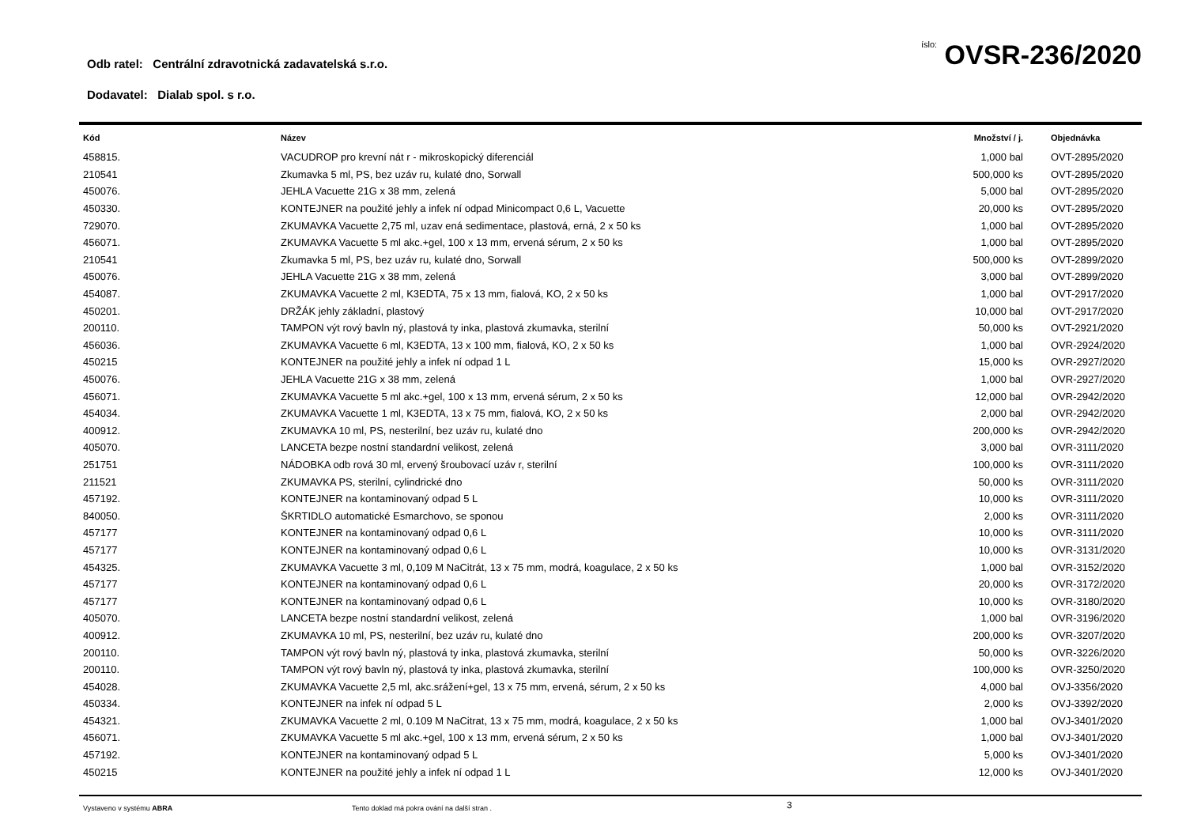Odb ratel: Centrální zdravotnická zadavatelská s.r.o.
íslo: OVSR-236/2020
Dodavatel: Dialab spol. s r.o.
| Kód | Název | Množství / j. | Objednávka |
| --- | --- | --- | --- |
| 458815. | VACUDROP pro krevní nát r - mikroskopický diferenciál | 1,000 bal | OVT-2895/2020 |
| 210541 | Zkumavka 5 ml, PS, bez uzáv ru, kulaté dno, Sorwall | 500,000 ks | OVT-2895/2020 |
| 450076. | JEHLA Vacuette 21G x 38 mm, zelená | 5,000 bal | OVT-2895/2020 |
| 450330. | KONTEJNER na použité jehly a infek ní odpad Minicompact 0,6 L, Vacuette | 20,000 ks | OVT-2895/2020 |
| 729070. | ZKUMAVKA Vacuette 2,75 ml, uzav ená sedimentace, plastová, erná, 2 x 50 ks | 1,000 bal | OVT-2895/2020 |
| 456071. | ZKUMAVKA Vacuette 5 ml akc.+gel, 100 x 13 mm, ervená sérum, 2 x 50 ks | 1,000 bal | OVT-2895/2020 |
| 210541 | Zkumavka 5 ml, PS, bez uzáv ru, kulaté dno, Sorwall | 500,000 ks | OVT-2899/2020 |
| 450076. | JEHLA Vacuette 21G x 38 mm, zelená | 3,000 bal | OVT-2899/2020 |
| 454087. | ZKUMAVKA Vacuette 2 ml, K3EDTA, 75 x 13 mm, fialová, KO, 2 x 50 ks | 1,000 bal | OVT-2917/2020 |
| 450201. | DRŽÁK jehly základní, plastový | 10,000 bal | OVT-2917/2020 |
| 200110. | TAMPON výt rový bavln ný, plastová ty inka, plastová zkumavka, sterilní | 50,000 ks | OVT-2921/2020 |
| 456036. | ZKUMAVKA Vacuette 6 ml, K3EDTA, 13 x 100 mm, fialová, KO, 2 x 50 ks | 1,000 bal | OVR-2924/2020 |
| 450215 | KONTEJNER na použité jehly a infek ní odpad 1 L | 15,000 ks | OVR-2927/2020 |
| 450076. | JEHLA Vacuette 21G x 38 mm, zelená | 1,000 bal | OVR-2927/2020 |
| 456071. | ZKUMAVKA Vacuette 5 ml akc.+gel, 100 x 13 mm, ervená sérum, 2 x 50 ks | 12,000 bal | OVR-2942/2020 |
| 454034. | ZKUMAVKA Vacuette 1 ml, K3EDTA, 13 x 75 mm, fialová, KO, 2 x 50 ks | 2,000 bal | OVR-2942/2020 |
| 400912. | ZKUMAVKA 10 ml, PS, nesterilní, bez uzáv ru, kulaté dno | 200,000 ks | OVR-2942/2020 |
| 405070. | LANCETA bezpe nostní standardní velikost, zelená | 3,000 bal | OVR-3111/2020 |
| 251751 | NÁDOBKA odb rová 30 ml, ervený šroubovací uzáv r, sterilní | 100,000 ks | OVR-3111/2020 |
| 211521 | ZKUMAVKA PS, sterilní, cylindrické dno | 50,000 ks | OVR-3111/2020 |
| 457192. | KONTEJNER na kontaminovaný odpad 5 L | 10,000 ks | OVR-3111/2020 |
| 840050. | ŠKRTIDLO automatické Esmarchovo, se sponou | 2,000 ks | OVR-3111/2020 |
| 457177 | KONTEJNER na kontaminovaný odpad 0,6 L | 10,000 ks | OVR-3111/2020 |
| 457177 | KONTEJNER na kontaminovaný odpad 0,6 L | 10,000 ks | OVR-3131/2020 |
| 454325. | ZKUMAVKA Vacuette 3 ml, 0,109 M NaCitrát, 13 x 75 mm, modrá, koagulace, 2 x 50 ks | 1,000 bal | OVR-3152/2020 |
| 457177 | KONTEJNER na kontaminovaný odpad 0,6 L | 20,000 ks | OVR-3172/2020 |
| 457177 | KONTEJNER na kontaminovaný odpad 0,6 L | 10,000 ks | OVR-3180/2020 |
| 405070. | LANCETA bezpe nostní standardní velikost, zelená | 1,000 bal | OVR-3196/2020 |
| 400912. | ZKUMAVKA 10 ml, PS, nesterilní, bez uzáv ru, kulaté dno | 200,000 ks | OVR-3207/2020 |
| 200110. | TAMPON výt rový bavln ný, plastová ty inka, plastová zkumavka, sterilní | 50,000 ks | OVR-3226/2020 |
| 200110. | TAMPON výt rový bavln ný, plastová ty inka, plastová zkumavka, sterilní | 100,000 ks | OVR-3250/2020 |
| 454028. | ZKUMAVKA Vacuette 2,5 ml, akc.srážení+gel, 13 x 75 mm, ervená, sérum, 2 x 50 ks | 4,000 bal | OVJ-3356/2020 |
| 450334. | KONTEJNER na infek ní odpad 5 L | 2,000 ks | OVJ-3392/2020 |
| 454321. | ZKUMAVKA Vacuette 2 ml, 0.109 M NaCitrat, 13 x 75 mm, modrá, koagulace, 2 x 50 ks | 1,000 bal | OVJ-3401/2020 |
| 456071. | ZKUMAVKA Vacuette 5 ml akc.+gel, 100 x 13 mm, ervená sérum, 2 x 50 ks | 1,000 bal | OVJ-3401/2020 |
| 457192. | KONTEJNER na kontaminovaný odpad 5 L | 5,000 ks | OVJ-3401/2020 |
| 450215 | KONTEJNER na použité jehly a infek ní odpad 1 L | 12,000 ks | OVJ-3401/2020 |
Vystaveno v systému ABRA Tento doklad má pokra ování na další stran .
3